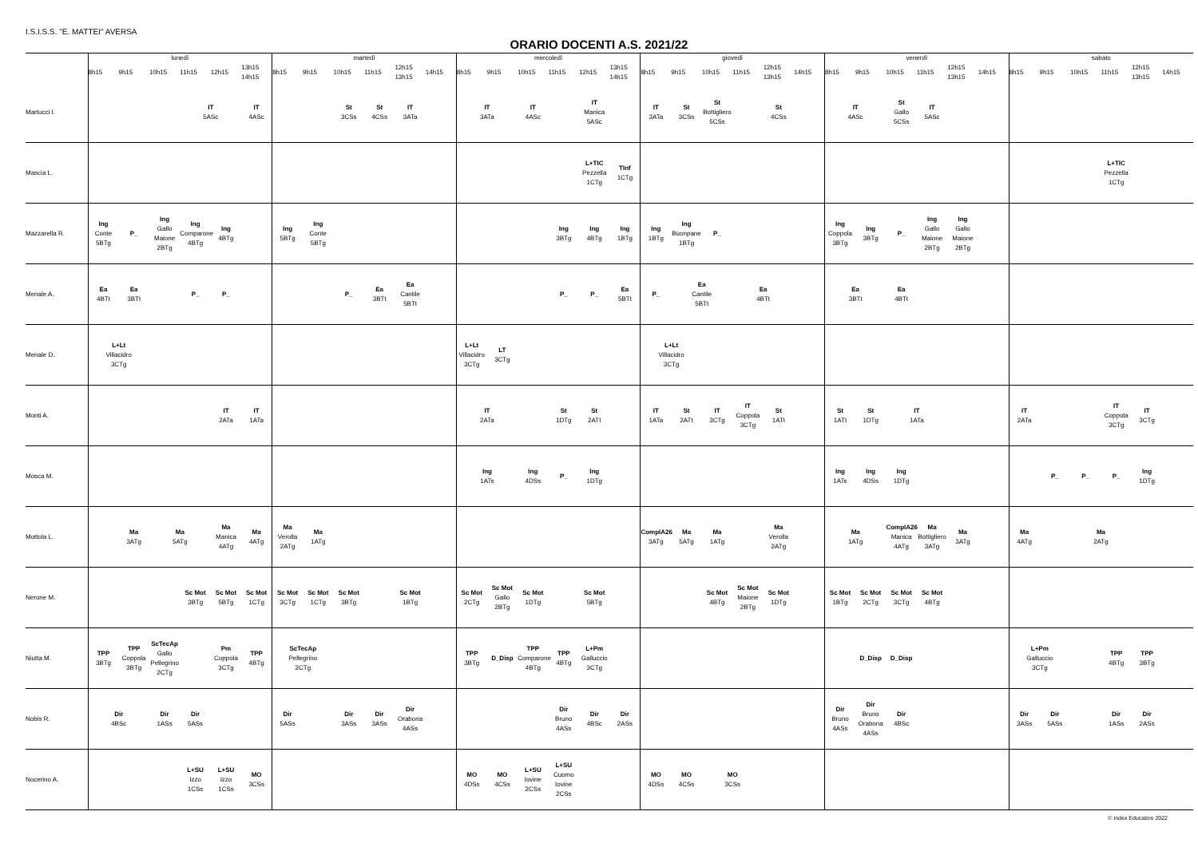I.S.I.S.S. "E. MATTEI" AVERSA
ORARIO DOCENTI A.S. 2021/22
| | lunedì | | | | | | martedì | | | | | | mercoledì | | | | | | giovedì | | | | | | venerdì | | | | | | sabato | | | | | |
| --- | --- | --- | --- | --- | --- | --- | --- | --- | --- | --- | --- | --- | --- | --- | --- | --- | --- | --- | --- | --- | --- | --- | --- | --- | --- | --- | --- | --- | --- | --- | --- | --- | --- | --- | --- | --- |
| | 8h15 | 9h15 | 10h15 | 11h15 | 12h15 | 13h15 14h15 | 8h15 | 9h15 | 10h15 | 11h15 | 12h15 13h15 | 14h15 | 8h15 | 9h15 | 10h15 | 11h15 | 12h15 | 13h15 14h15 | 8h15 | 9h15 | 10h15 | 11h15 | 12h15 13h15 | 14h15 | 8h15 | 9h15 | 10h15 | 11h15 | 12h15 13h15 | 14h15 | 8h15 | 9h15 | 10h15 | 11h15 | 12h15 13h15 | 14h15 |
| Martucci I. | | | | IT 5ASc | | IT 4ASc | | | St 3CSs | St 4CSs | IT 3ATa | | IT 3ATa | | IT 4ASc | | IT Manica 5ASc | | IT 3ATa | St 3CSs | St Bottigliero 5CSs | | St 4CSs | | IT 4ASc | | St Gallo 5CSs | IT 5ASc | | | | | | | | |
| Mascia L. | | | | | | | | | | | | | | | | | L+TIC Pezzella 1CTg | TInf 1CTg | | | | | | | | | | | | | | | | L+TIC Pezzella 1CTg | | |
| Mazzarella R. | Ing Conte 5BTg | P_ | Ing Gallo Maione 2BTg | Ing Comparone 4BTg | Ing 4BTg | | Ing 5BTg | Ing Conte 5BTg | | | | | | | | Ing 3BTg | Ing 4BTg | Ing 1BTg | Ing 1BTg | Ing Buonpane 1BTg | P_ | | | | Ing Coppola 3BTg | Ing 3BTg | P_ | Ing Gallo Maione 2BTg | Ing Gallo Maione 2BTg | | | | | | | |
| Menale A. | Ea 4BTt | Ea 3BTt | | P_ | P_ | | | | P_ | Ea 3BTt | Ea Cantile 5BTt | | | | | P_ | P_ | Ea 5BTt | P_ | Ea Cantile 5BTt | | Ea 4BTt | | | Ea 3BTt | | Ea 4BTt | | | | | | | | | |
| Menale D. | L+Lt Villacidro 3CTg | | | | | | | | | | | | L+Lt Villacidro 3CTg | LT 3CTg | | | | | L+Lt Villacidro 3CTg | | | | | | | | | | | | | | | | | |
| Monti A. | | | | | IT 2ATa | IT 1ATa | | | | | | | IT 2ATa | | | St 1DTg | St 2ATt | | IT 1ATa | St 2ATt | IT 3CTg | IT Coppola 3CTg | St 1ATt | | St 1ATt | St 1DTg | IT 1ATa | | | | IT 2ATa | | | IT Coppola 3CTg | IT 3CTg | |
| Mosca M. | | | | | | | | | | | | | Ing 1ATs | | Ing 4DSs | P_ | Ing 1DTg | | | | | | | | Ing 1ATs | Ing 4DSs | Ing 1DTg | | | | | P_ | P_ | P_ | Ing 1DTg | |
| Mottola L. | | Ma 3ATg | Ma 5ATg | | Ma Manica 4ATg | Ma 4ATg | Ma Verolla 2ATg | Ma 1ATg | | | | | | | | | | | ComplA26 3ATg | Ma 5ATg | Ma 1ATg | | Ma Verolla 2ATg | | Ma 1ATg | | ComplA26 Manica 4ATg | Ma Bottigliero 3ATg | Ma 3ATg | | Ma 4ATg | | Ma 2ATg | | | |
| Nerone M. | | | | Sc Mot 3BTg | Sc Mot 5BTg | Sc Mot 1CTg | Sc Mot 3CTg | Sc Mot 1CTg | Sc Mot 3BTg | | Sc Mot 1BTg | | Sc Mot 2CTg | Sc Mot Gallo 2BTg | Sc Mot 1DTg | | Sc Mot 5BTg | | | | Sc Mot 4BTg | Sc Mot Maione 2BTg | Sc Mot 1DTg | | Sc Mot 1BTg | Sc Mot 2CTg | Sc Mot 3CTg | Sc Mot 4BTg | | | | | | | | |
| Niutta M. | TPP 3BTg | TPP Coppola 3BTg | ScTecAp Gallo Pellegrino 2CTg | | Pm Coppola 3CTg | TPP 4BTg | ScTecAp Pellegrino 2CTg | | | | | | TPP 3BTg | D_Disp | TPP Comparone 4BTg | TPP 4BTg | L+Pm Galluccio 3CTg | | | | | | | | | D_Disp | D_Disp | | | | L+Pm Galluccio 3CTg | | | TPP 4BTg | TPP 3BTg | |
| Nobis R. | Dir 4BSc | | Dir 1ASs | Dir 5ASs | | | Dir 5ASs | | Dir 3ASs | Dir 3ASs | Dir Orabona 4ASs | | | | | Dir Bruno 4ASs | Dir 4BSc | Dir 2ASs | | | | | | | Dir Bruno 4ASs | Dir Bruno Orabona 4ASs | Dir 4BSc | | | | Dir 3ASs | Dir 5ASs | | Dir 1ASs | Dir 2ASs | |
| Nocerino A. | | | | L+SU Izzo 1CSs | L+SU Izzo 1CSs | MO 3CSs | | | | | | | MO 4DSs | MO 4CSs | L+SU Iovine 2CSs | L+SU Cuomo Iovine 2CSs | | | MO 4DSs | MO 4CSs | MO 3CSs | | | | | | | | | | | | | | | |
© Index Education 2022